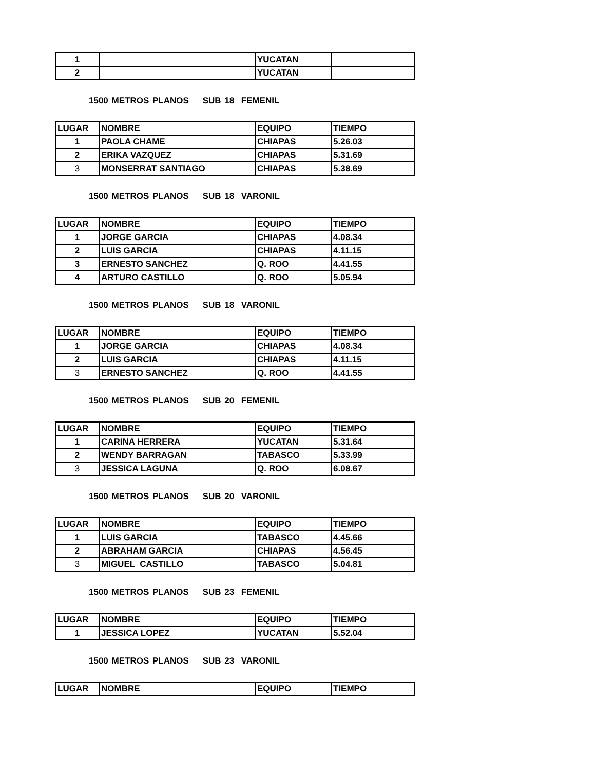| 1 | | YUCATAN | |
| 2 | | YUCATAN | |
1500 METROS PLANOS SUB 18 FEMENIL
| LUGAR | NOMBRE | EQUIPO | TIEMPO |
| --- | --- | --- | --- |
| 1 | PAOLA CHAME | CHIAPAS | 5.26.03 |
| 2 | ERIKA VAZQUEZ | CHIAPAS | 5.31.69 |
| 3 | MONSERRAT SANTIAGO | CHIAPAS | 5.38.69 |
1500 METROS PLANOS SUB 18 VARONIL
| LUGAR | NOMBRE | EQUIPO | TIEMPO |
| --- | --- | --- | --- |
| 1 | JORGE GARCIA | CHIAPAS | 4.08.34 |
| 2 | LUIS GARCIA | CHIAPAS | 4.11.15 |
| 3 | ERNESTO SANCHEZ | Q. ROO | 4.41.55 |
| 4 | ARTURO CASTILLO | Q. ROO | 5.05.94 |
1500 METROS PLANOS SUB 18 VARONIL
| LUGAR | NOMBRE | EQUIPO | TIEMPO |
| --- | --- | --- | --- |
| 1 | JORGE GARCIA | CHIAPAS | 4.08.34 |
| 2 | LUIS GARCIA | CHIAPAS | 4.11.15 |
| 3 | ERNESTO SANCHEZ | Q. ROO | 4.41.55 |
1500 METROS PLANOS SUB 20 FEMENIL
| LUGAR | NOMBRE | EQUIPO | TIEMPO |
| --- | --- | --- | --- |
| 1 | CARINA HERRERA | YUCATAN | 5.31.64 |
| 2 | WENDY BARRAGAN | TABASCO | 5.33.99 |
| 3 | JESSICA LAGUNA | Q. ROO | 6.08.67 |
1500 METROS PLANOS SUB 20 VARONIL
| LUGAR | NOMBRE | EQUIPO | TIEMPO |
| --- | --- | --- | --- |
| 1 | LUIS GARCIA | TABASCO | 4.45.66 |
| 2 | ABRAHAM GARCIA | CHIAPAS | 4.56.45 |
| 3 | MIGUEL CASTILLO | TABASCO | 5.04.81 |
1500 METROS PLANOS SUB 23 FEMENIL
| LUGAR | NOMBRE | EQUIPO | TIEMPO |
| --- | --- | --- | --- |
| 1 | JESSICA LOPEZ | YUCATAN | 5.52.04 |
1500 METROS PLANOS SUB 23 VARONIL
| LUGAR | NOMBRE | EQUIPO | TIEMPO |
| --- | --- | --- | --- |